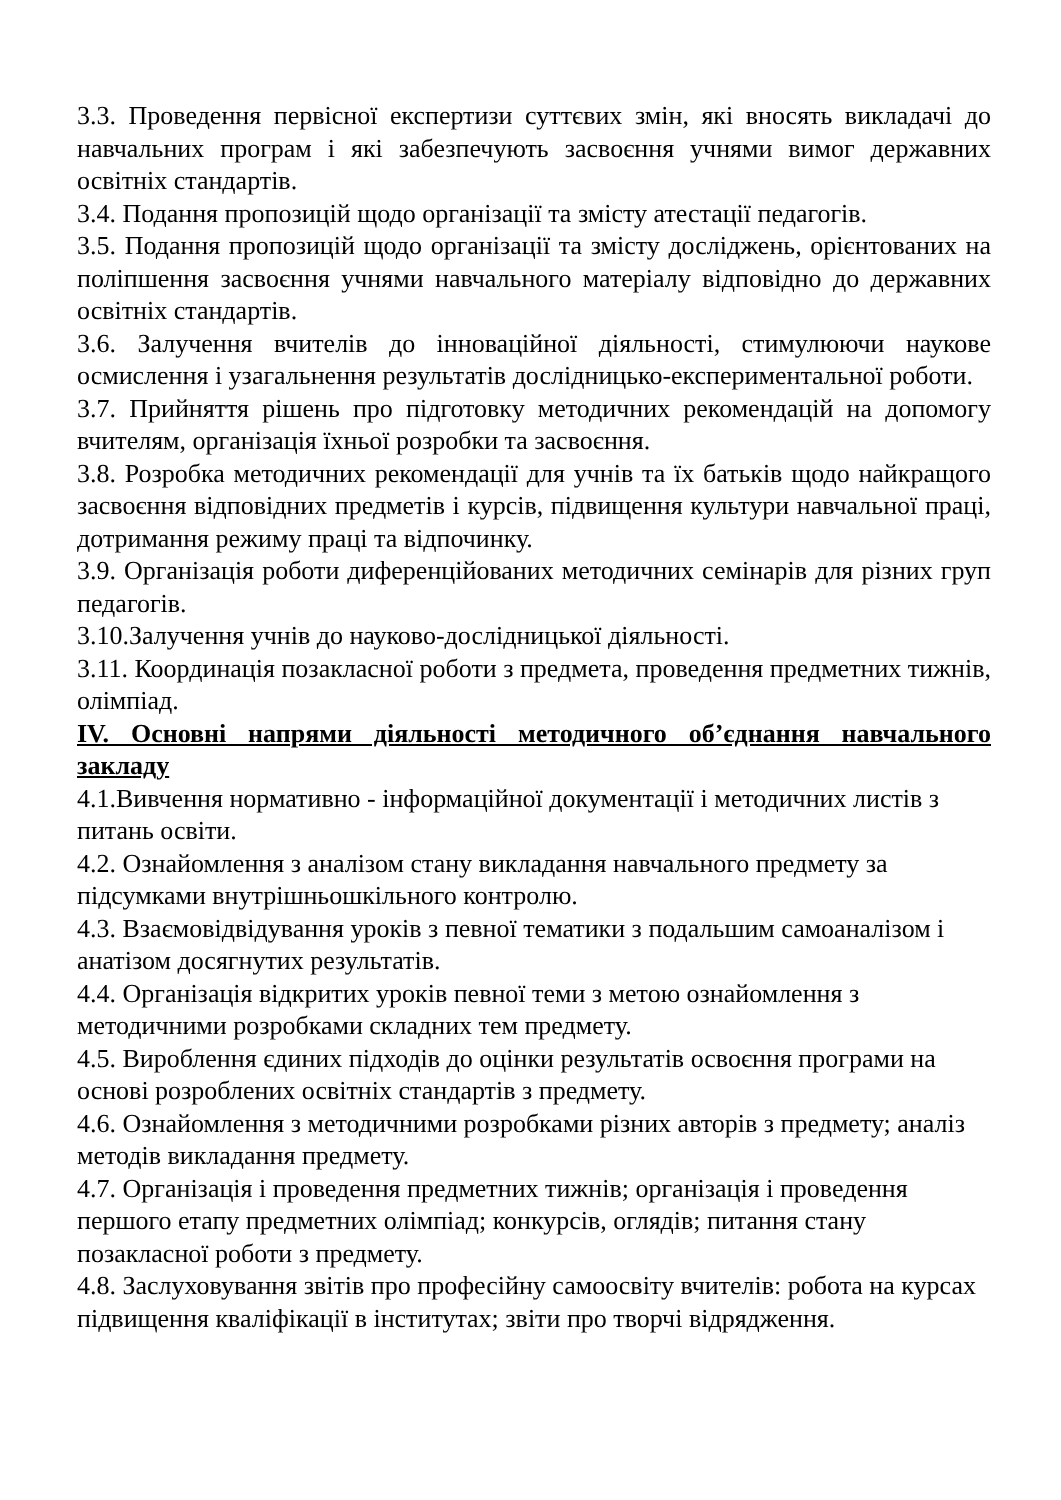3.3. Проведення первісної експертизи суттєвих змін, які вносять викладачі до навчальних програм і які забезпечують засвоєння учнями вимог державних освітніх стандартів.
3.4. Подання пропозицій щодо організації та змісту атестації педагогів.
3.5. Подання пропозицій щодо організації та змісту досліджень, орієнтованих на поліпшення засвоєння учнями навчального матеріалу відповідно до державних освітніх стандартів.
3.6. Залучення вчителів до інноваційної діяльності, стимулюючи наукове осмислення і узагальнення результатів дослідницько-експериментальної роботи.
3.7. Прийняття рішень про підготовку методичних рекомендацій на допомогу вчителям, організація їхньої розробки та засвоєння.
3.8. Розробка методичних рекомендації для учнів та їх батьків щодо найкращого засвоєння відповідних предметів і курсів, підвищення культури навчальної праці, дотримання режиму праці та відпочинку.
3.9. Організація роботи диференційованих методичних семінарів для різних груп педагогів.
3.10.Залучення учнів до науково-дослідницької діяльності.
3.11. Координація позакласної роботи з предмета, проведення предметних тижнів, олімпіад.
IV. Основні напрями діяльності методичного об’єднання навчального закладу
4.1.Вивчення нормативно - інформаційної документації і методичних листів з питань освіти.
4.2. Ознайомлення з аналізом стану викладання навчального предмету за підсумками внутрішньошкільного контролю.
4.3. Взаємовідвідування уроків з певної тематики з подальшим самоаналізом і анатізом досягнутих результатів.
4.4. Організація відкритих уроків певної теми з метою ознайомлення з методичними розробками складних тем предмету.
4.5. Вироблення єдиних підходів до оцінки результатів освоєння програми на основі розроблених освітніх стандартів з предмету.
4.6. Ознайомлення з методичними розробками різних авторів з предмету; аналіз методів викладання предмету.
4.7. Організація і проведення предметних тижнів; організація і проведення першого етапу предметних олімпіад; конкурсів, оглядів; питання стану позакласної роботи з предмету.
4.8. Заслуховування звітів про професійну самоосвіту вчителів: робота на курсах підвищення кваліфікації в інститутах; звіти про творчі відрядження.